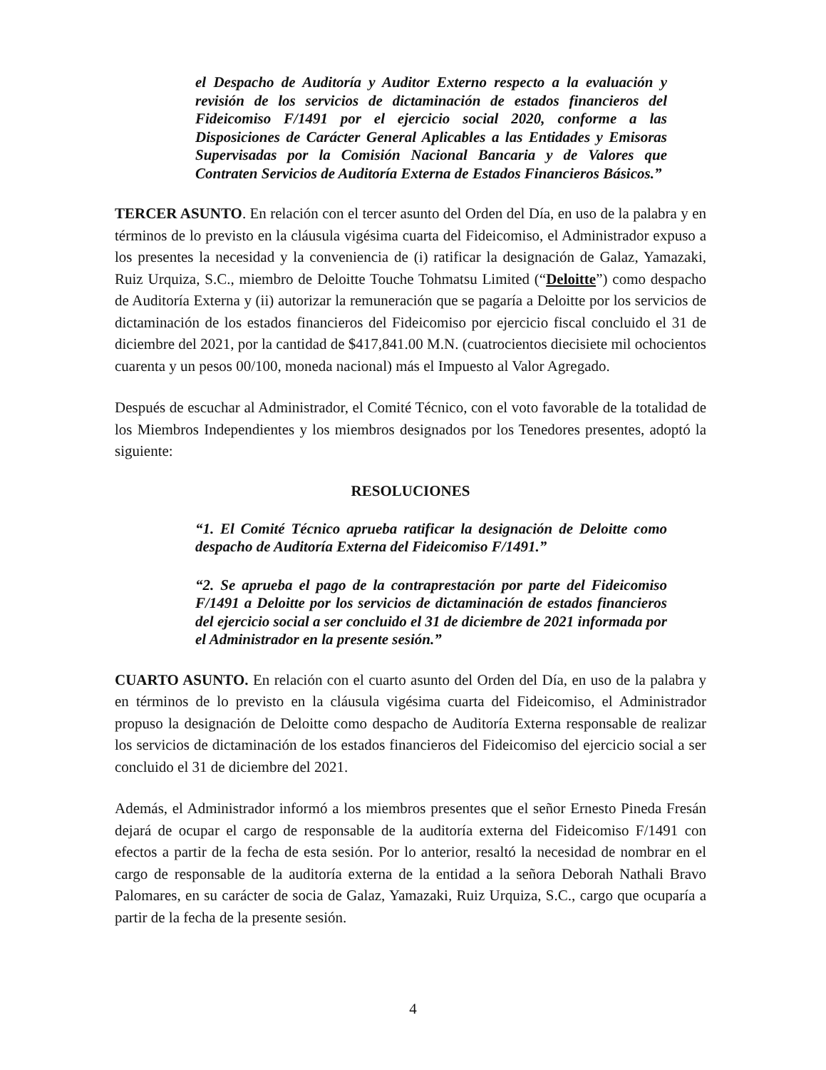el Despacho de Auditoría y Auditor Externo respecto a la evaluación y revisión de los servicios de dictaminación de estados financieros del Fideicomiso F/1491 por el ejercicio social 2020, conforme a las Disposiciones de Carácter General Aplicables a las Entidades y Emisoras Supervisadas por la Comisión Nacional Bancaria y de Valores que Contraten Servicios de Auditoría Externa de Estados Financieros Básicos.”
TERCER ASUNTO. En relación con el tercer asunto del Orden del Día, en uso de la palabra y en términos de lo previsto en la cláusula vigésima cuarta del Fideicomiso, el Administrador expuso a los presentes la necesidad y la conveniencia de (i) ratificar la designación de Galaz, Yamazaki, Ruiz Urquiza, S.C., miembro de Deloitte Touche Tohmatsu Limited (“Deloitte”) como despacho de Auditoría Externa y (ii) autorizar la remuneración que se pagaría a Deloitte por los servicios de dictaminación de los estados financieros del Fideicomiso por ejercicio fiscal concluido el 31 de diciembre del 2021, por la cantidad de $417,841.00 M.N. (cuatrocientos diecisiete mil ochocientos cuarenta y un pesos 00/100, moneda nacional) más el Impuesto al Valor Agregado.
Después de escuchar al Administrador, el Comité Técnico, con el voto favorable de la totalidad de los Miembros Independientes y los miembros designados por los Tenedores presentes, adoptó la siguiente:
RESOLUCIONES
“1. El Comité Técnico aprueba ratificar la designación de Deloitte como despacho de Auditoría Externa del Fideicomiso F/1491.”
“2. Se aprueba el pago de la contraprestación por parte del Fideicomiso F/1491 a Deloitte por los servicios de dictaminación de estados financieros del ejercicio social a ser concluido el 31 de diciembre de 2021 informada por el Administrador en la presente sesión.”
CUARTO ASUNTO. En relación con el cuarto asunto del Orden del Día, en uso de la palabra y en términos de lo previsto en la cláusula vigésima cuarta del Fideicomiso, el Administrador propuso la designación de Deloitte como despacho de Auditoría Externa responsable de realizar los servicios de dictaminación de los estados financieros del Fideicomiso del ejercicio social a ser concluido el 31 de diciembre del 2021.
Además, el Administrador informó a los miembros presentes que el señor Ernesto Pineda Fresán dejará de ocupar el cargo de responsable de la auditoría externa del Fideicomiso F/1491 con efectos a partir de la fecha de esta sesión. Por lo anterior, resaltó la necesidad de nombrar en el cargo de responsable de la auditoría externa de la entidad a la señora Deborah Nathali Bravo Palomares, en su carácter de socia de Galaz, Yamazaki, Ruiz Urquiza, S.C., cargo que ocuparía a partir de la fecha de la presente sesión.
4